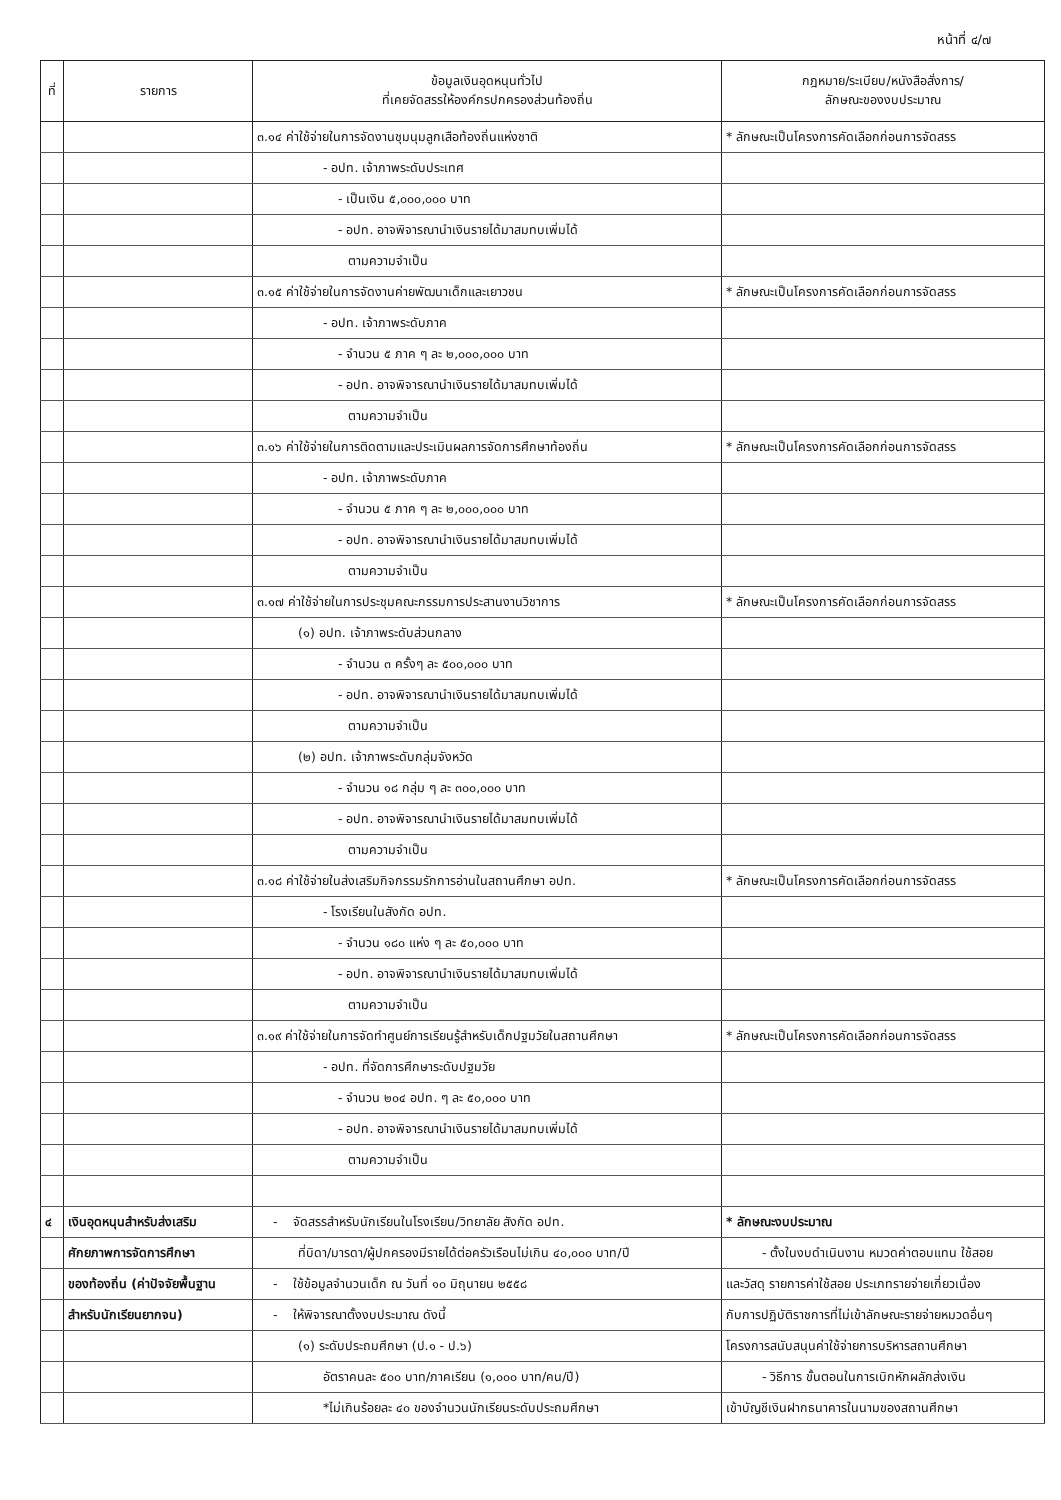หน้าที่ ๔/๗
| ที่ | รายการ | ข้อมูลเงินอุดหนุนทั่วไป ที่เคยจัดสรรให้องค์กรปกครองส่วนท้องถิ่น | กฎหมาย/ระเบียบ/หนังสือสั่งการ/ ลักษณะของงบประมาณ |
| --- | --- | --- | --- |
| | | ๓.๑๔ ค่าใช้จ่ายในการจัดงานชุมนุมลูกเสือท้องถิ่นแห่งชาติ | * ลักษณะเป็นโครงการคัดเลือกก่อนการจัดสรร |
| | | - อปท. เจ้าภาพระดับประเทศ | |
| | | - เป็นเงิน ๕,๐๐๐,๐๐๐ บาท | |
| | | - อปท. อาจพิจารณานำเงินรายได้มาสมทบเพิ่มได้ | |
| | | ตามความจำเป็น | |
| | | ๓.๑๕ ค่าใช้จ่ายในการจัดงานค่ายพัฒนาเด็กและเยาวชน | * ลักษณะเป็นโครงการคัดเลือกก่อนการจัดสรร |
| | | - อปท. เจ้าภาพระดับภาค | |
| | | - จำนวน ๕ ภาค ๆ ละ ๒,๐๐๐,๐๐๐ บาท | |
| | | - อปท. อาจพิจารณานำเงินรายได้มาสมทบเพิ่มได้ | |
| | | ตามความจำเป็น | |
| | | ๓.๑๖ ค่าใช้จ่ายในการติดตามและประเมินผลการจัดการศึกษาท้องถิ่น | * ลักษณะเป็นโครงการคัดเลือกก่อนการจัดสรร |
| | | - อปท. เจ้าภาพระดับภาค | |
| | | - จำนวน ๕ ภาค ๆ ละ ๒,๐๐๐,๐๐๐ บาท | |
| | | - อปท. อาจพิจารณานำเงินรายได้มาสมทบเพิ่มได้ | |
| | | ตามความจำเป็น | |
| | | ๓.๑๗ ค่าใช้จ่ายในการประชุมคณะกรรมการประสานงานวิชาการ | * ลักษณะเป็นโครงการคัดเลือกก่อนการจัดสรร |
| | | (๑) อปท. เจ้าภาพระดับส่วนกลาง | |
| | | - จำนวน ๓ ครั้งๆ ละ ๕๐๐,๐๐๐ บาท | |
| | | - อปท. อาจพิจารณานำเงินรายได้มาสมทบเพิ่มได้ | |
| | | ตามความจำเป็น | |
| | | (๒) อปท. เจ้าภาพระดับกลุ่มจังหวัด | |
| | | - จำนวน ๑๘ กลุ่ม ๆ ละ ๓๐๐,๐๐๐ บาท | |
| | | - อปท. อาจพิจารณานำเงินรายได้มาสมทบเพิ่มได้ | |
| | | ตามความจำเป็น | |
| | | ๓.๑๘ ค่าใช้จ่ายในส่งเสริมกิจกรรมรักการอ่านในสถานศึกษา อปท. | * ลักษณะเป็นโครงการคัดเลือกก่อนการจัดสรร |
| | | - โรงเรียนในสังกัด อปท. | |
| | | - จำนวน ๑๘๐ แห่ง ๆ ละ ๕๐,๐๐๐ บาท | |
| | | - อปท. อาจพิจารณานำเงินรายได้มาสมทบเพิ่มได้ | |
| | | ตามความจำเป็น | |
| | | ๓.๑๙ ค่าใช้จ่ายในการจัดทำศูนย์การเรียนรู้สำหรับเด็กปฐมวัยในสถานศึกษา | * ลักษณะเป็นโครงการคัดเลือกก่อนการจัดสรร |
| | | - อปท. ที่จัดการศึกษาระดับปฐมวัย | |
| | | - จำนวน ๒๐๔ อปท. ๆ ละ ๕๐,๐๐๐ บาท | |
| | | - อปท. อาจพิจารณานำเงินรายได้มาสมทบเพิ่มได้ | |
| | | ตามความจำเป็น | |
| ๔ | เงินอุดหนุนสำหรับส่งเสริม | - จัดสรรสำหรับนักเรียนในโรงเรียน/วิทยาลัย สังกัด อปท. | * ลักษณะงบประมาณ |
| | ศักยภาพการจัดการศึกษา | ที่บิดา/มารดา/ผู้ปกครองมีรายได้ต่อครัวเรือนไม่เกิน ๔๐,๐๐๐ บาท/ปี | - ตั้งในงบดำเนินงาน หมวดค่าตอบแทน ใช้สอย |
| | ของท้องถิ่น (ค่าปัจจัยพื้นฐาน | - ใช้ข้อมูลจำนวนเด็ก ณ วันที่ ๑๐ มิถุนายน ๒๕๕๘ | และวัสดุ รายการค่าใช้สอย ประเภทรายจ่ายเกี่ยวเนื่อง |
| | สำหรับนักเรียนยากจน) | - ให้พิจารณาตั้งงบประมาณ ดังนี้ | กับการปฏิบัติราชการที่ไม่เข้าลักษณะรายจ่ายหมวดอื่นๆ |
| | | (๑) ระดับประถมศึกษา (ป.๑ - ป.๖) | โครงการสนับสนุนค่าใช้จ่ายการบริหารสถานศึกษา |
| | | อัตราคนละ ๕๐๐ บาท/ภาคเรียน (๑,๐๐๐ บาท/คน/ปี) | - วิธีการ ขั้นตอนในการเบิกหักผลักส่งเงิน |
| | | *ไม่เกินร้อยละ ๔๐ ของจำนวนนักเรียนระดับประถมศึกษา | เข้าบัญชีเงินฝากธนาคารในนามของสถานศึกษา |